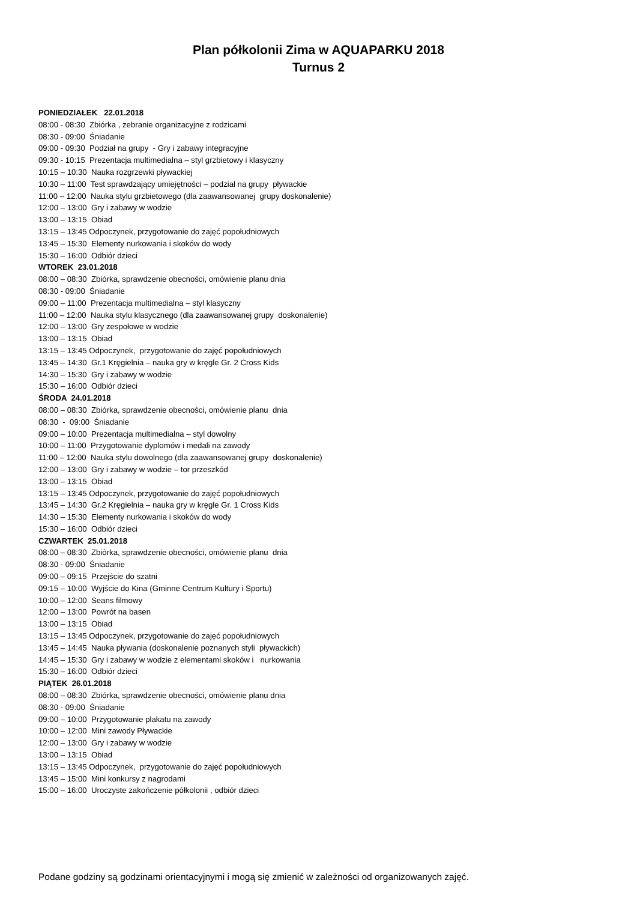Plan półkolonii Zima w AQUAPARKU 2018
Turnus 2
PONIEDZIAŁEK 22.01.2018
08:00 - 08:30 Zbiórka , zebranie organizacyjne z rodzicami
08:30 - 09:00 Śniadanie
09:00 - 09:30 Podział na grupy - Gry i zabawy integracyjne
09:30 - 10:15 Prezentacja multimedialna – styl grzbietowy i klasyczny
10:15 – 10:30 Nauka rozgrzewki pływackiej
10:30 – 11:00 Test sprawdzający umiejętności – podział na grupy pływackie
11:00 – 12:00 Nauka stylu grzbietowego (dla zaawansowanej grupy doskonalenie)
12:00 – 13:00 Gry i zabawy w wodzie
13:00 – 13:15 Obiad
13:15 – 13:45 Odpoczynek, przygotowanie do zajęć popołudniowych
13:45 – 15:30 Elementy nurkowania i skoków do wody
15:30 – 16:00 Odbiór dzieci
WTOREK 23.01.2018
08:00 – 08:30 Zbiórka, sprawdzenie obecności, omówienie planu dnia
08:30 - 09:00 Śniadanie
09:00 – 11:00 Prezentacja multimedialna – styl klasyczny
11:00 – 12:00 Nauka stylu klasycznego (dla zaawansowanej grupy doskonalenie)
12:00 – 13:00 Gry zespołowe w wodzie
13:00 – 13:15 Obiad
13:15 – 13:45 Odpoczynek, przygotowanie do zajęć popołudniowych
13:45 – 14:30 Gr.1 Kręgielnia – nauka gry w kręgle Gr. 2 Cross Kids
14:30 – 15:30 Gry i zabawy w wodzie
15:30 – 16:00 Odbiór dzieci
ŚRODA 24.01.2018
08:00 – 08:30 Zbiórka, sprawdzenie obecności, omówienie planu dnia
08:30 - 09:00 Śniadanie
09:00 – 10:00 Prezentacja multimedialna – styl dowolny
10:00 – 11:00 Przygotowanie dyplomów i medali na zawody
11:00 – 12:00 Nauka stylu dowolnego (dla zaawansowanej grupy doskonalenie)
12:00 – 13:00 Gry i zabawy w wodzie – tor przeszkód
13:00 – 13:15 Obiad
13:15 – 13:45 Odpoczynek, przygotowanie do zajęć popołudniowych
13:45 – 14:30 Gr.2 Kręgielnia – nauka gry w kręgle Gr. 1 Cross Kids
14:30 – 15:30 Elementy nurkowania i skoków do wody
15:30 – 16:00 Odbiór dzieci
CZWARTEK 25.01.2018
08:00 – 08:30 Zbiórka, sprawdzenie obecności, omówienie planu dnia
08:30 - 09:00 Śniadanie
09:00 – 09:15 Przejście do szatni
09:15 – 10:00 Wyjście do Kina (Gminne Centrum Kultury i Sportu)
10:00 – 12:00 Seans filmowy
12:00 – 13:00 Powrót na basen
13:00 – 13:15 Obiad
13:15 – 13:45 Odpoczynek, przygotowanie do zajęć popołudniowych
13:45 – 14:45 Nauka pływania (doskonalenie poznanych styli pływackich)
14:45 – 15:30 Gry i zabawy w wodzie z elementami skoków i nurkowania
15:30 – 16:00 Odbiór dzieci
PIĄTEK 26.01.2018
08:00 – 08:30 Zbiórka, sprawdzenie obecności, omówienie planu dnia
08:30 - 09:00 Śniadanie
09:00 – 10:00 Przygotowanie plakatu na zawody
10:00 – 12:00 Mini zawody Pływackie
12:00 – 13:00 Gry i zabawy w wodzie
13:00 – 13:15 Obiad
13:15 – 13:45 Odpoczynek, przygotowanie do zajęć popołudniowych
13:45 – 15:00 Mini konkursy z nagrodami
15:00 – 16:00 Uroczyste zakończenie półkolonii , odbiór dzieci
Podane godziny są godzinami orientacyjnymi i mogą się zmienić w zależności od organizowanych zajęć.